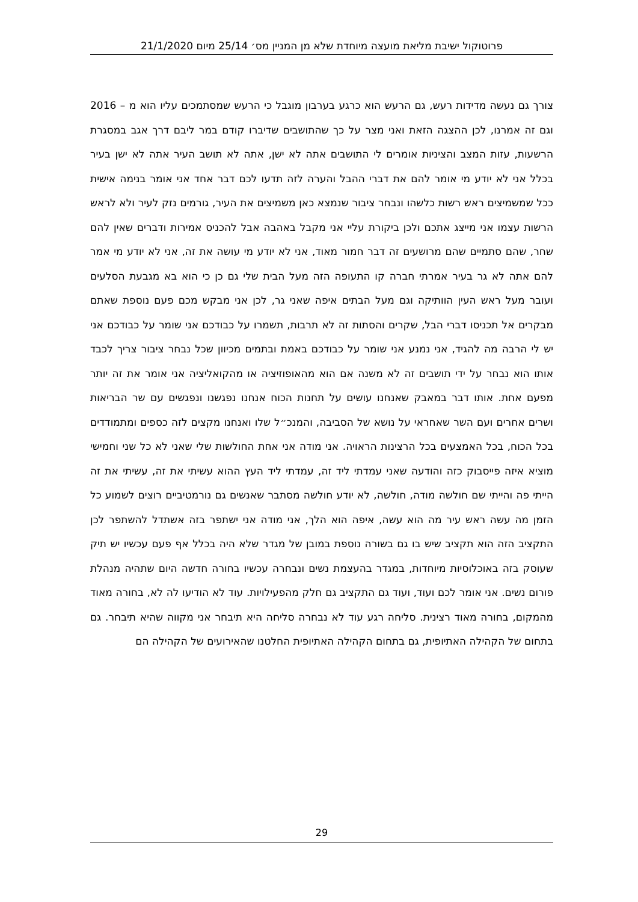פרוטוקול ישיבת מליאת מועצה מיוחדת שלא מן המניין מס׳ 25/14 מיום 21/1/2020
צורך גם נעשה מדידות רעש, גם הרעש הוא כרגע בערבון מוגבל כי הרעש שמסתמכים עליו הוא מ – 2016 וגם זה אמרנו, לכן ההצגה הזאת ואני מצר על כך שהתושבים שדיברו קודם במר ליבם דרך אגב במסגרת הרשעות, עזות המצב והציניות אומרים לי התושבים אתה לא ישן, אתה לא תושב העיר אתה לא ישן בעיר בכלל אני לא יודע מי אומר להם את דברי ההבל והערה לזה תדעו לכם דבר אחד אני אומר בנימה אישית ככל שמשמיצים ראש רשות כלשהו ונבחר ציבור שנמצא כאן משמיצים את העיר, גורמים נזק לעיר ולא לראש הרשות עצמו אני מייצג אתכם ולכן ביקורת עליי אני מקבל באהבה אבל להכניס אמירות ודברים שאין להם שחר, שהם סתמיים שהם מרושעים זה דבר חמור מאוד, אני לא יודע מי עושה את זה, אני לא יודע מי אמר להם אתה לא גר בעיר אמרתי חברה קו התעופה הזה מעל הבית שלי גם כן כי הוא בא מגבעת הסלעים ועובר מעל ראש העין הוותיקה וגם מעל הבתים איפה שאני גר, לכן אני מבקש מכם פעם נוספת שאתם מבקרים אל תכניסו דברי הבל, שקרים והסתות זה לא תרבות, תשמרו על כבודכם אני שומר על כבודכם אני יש לי הרבה מה להגיד, אני נמנע אני שומר על כבודכם באמת ובתמים מכיוון שכל נבחר ציבור צריך לכבד אותו הוא נבחר על ידי תושבים זה לא משנה אם הוא מהאופוזיציה או מהקואליציה אני אומר את זה יותר מפעם אחת. אותו דבר במאבק שאנחנו עושים על תחנות הכוח אנחנו נפגשנו ונפגשים עם שר הבריאות ושרים אחרים ועם השר שאחראי על נושא של הסביבה, והמנכ״ל שלו ואנחנו מקצים לזה כספים ומתמודדים בכל הכוח, בכל האמצעים בכל הרצינות הראויה. אני מודה אני אחת החולשות שלי שאני לא כל שני וחמישי מוציא איזה פייסבוק כזה והודעה שאני עמדתי ליד זה, עמדתי ליד העץ ההוא עשיתי את זה, עשיתי את זה הייתי פה והייתי שם חולשה מודה, חולשה, לא יודע חולשה מסתבר שאנשים גם נורמטיביים רוצים לשמוע כל הזמן מה עשה ראש עיר מה הוא עשה, איפה הוא הלך, אני מודה אני ישתפר בזה אשתדל להשתפר לכן התקציב הזה הוא תקציב שיש בו גם בשורה נוספת במובן של מגדר שלא היה בכלל אף פעם עכשיו יש תיק שעוסק בזה באוכלוסיות מיוחדות, במגדר בהעצמת נשים ונבחרה עכשיו בחורה חדשה היום שתהיה מנהלת פורום נשים. אני אומר לכם ועוד, ועוד גם התקציב גם חלק מהפעילויות. עוד לא הודיעו לה לא, בחורה מאוד מהמקום, בחורה מאוד רצינית. סליחה רגע עוד לא נבחרה סליחה היא תיבחר אני מקווה שהיא תיבחר. גם בתחום של הקהילה האתיופית, גם בתחום הקהילה האתיופית החלטנו שהאירועים של הקהילה הם
29